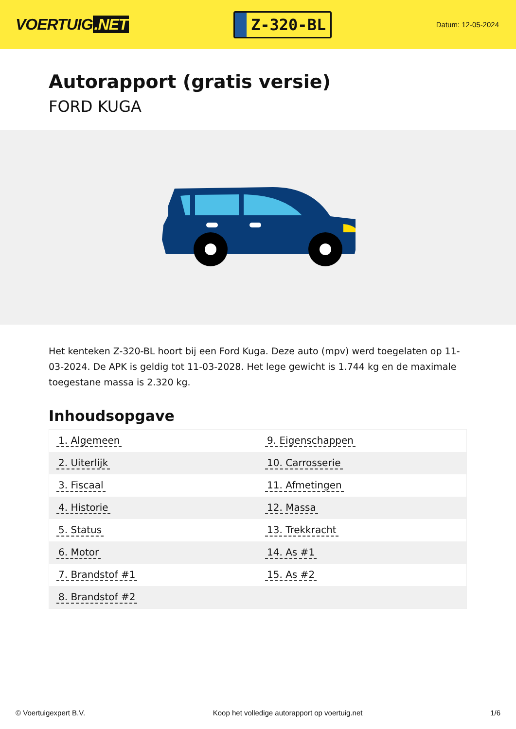VOERTUIG.NET
Z-320-BL
Datum: 12-05-2024
Autorapport (gratis versie)
FORD KUGA
Het kenteken Z-320-BL hoort bij een Ford Kuga. Deze auto (mpv) werd toegelaten op 11-03-2024. De APK is geldig tot 11-03-2028. Het lege gewicht is 1.744 kg en de maximale toegestane massa is 2.320 kg.
Inhoudsopgave
| 1. Algemeen | 9. Eigenschappen |
| 2. Uiterlijk | 10. Carrosserie |
| 3. Fiscaal | 11. Afmetingen |
| 4. Historie | 12. Massa |
| 5. Status | 13. Trekkracht |
| 6. Motor | 14. As #1 |
| 7. Brandstof #1 | 15. As #2 |
| 8. Brandstof #2 | |
© Voertuigexpert B.V. Koop het volledige autorapport op voertuig.net
1/6